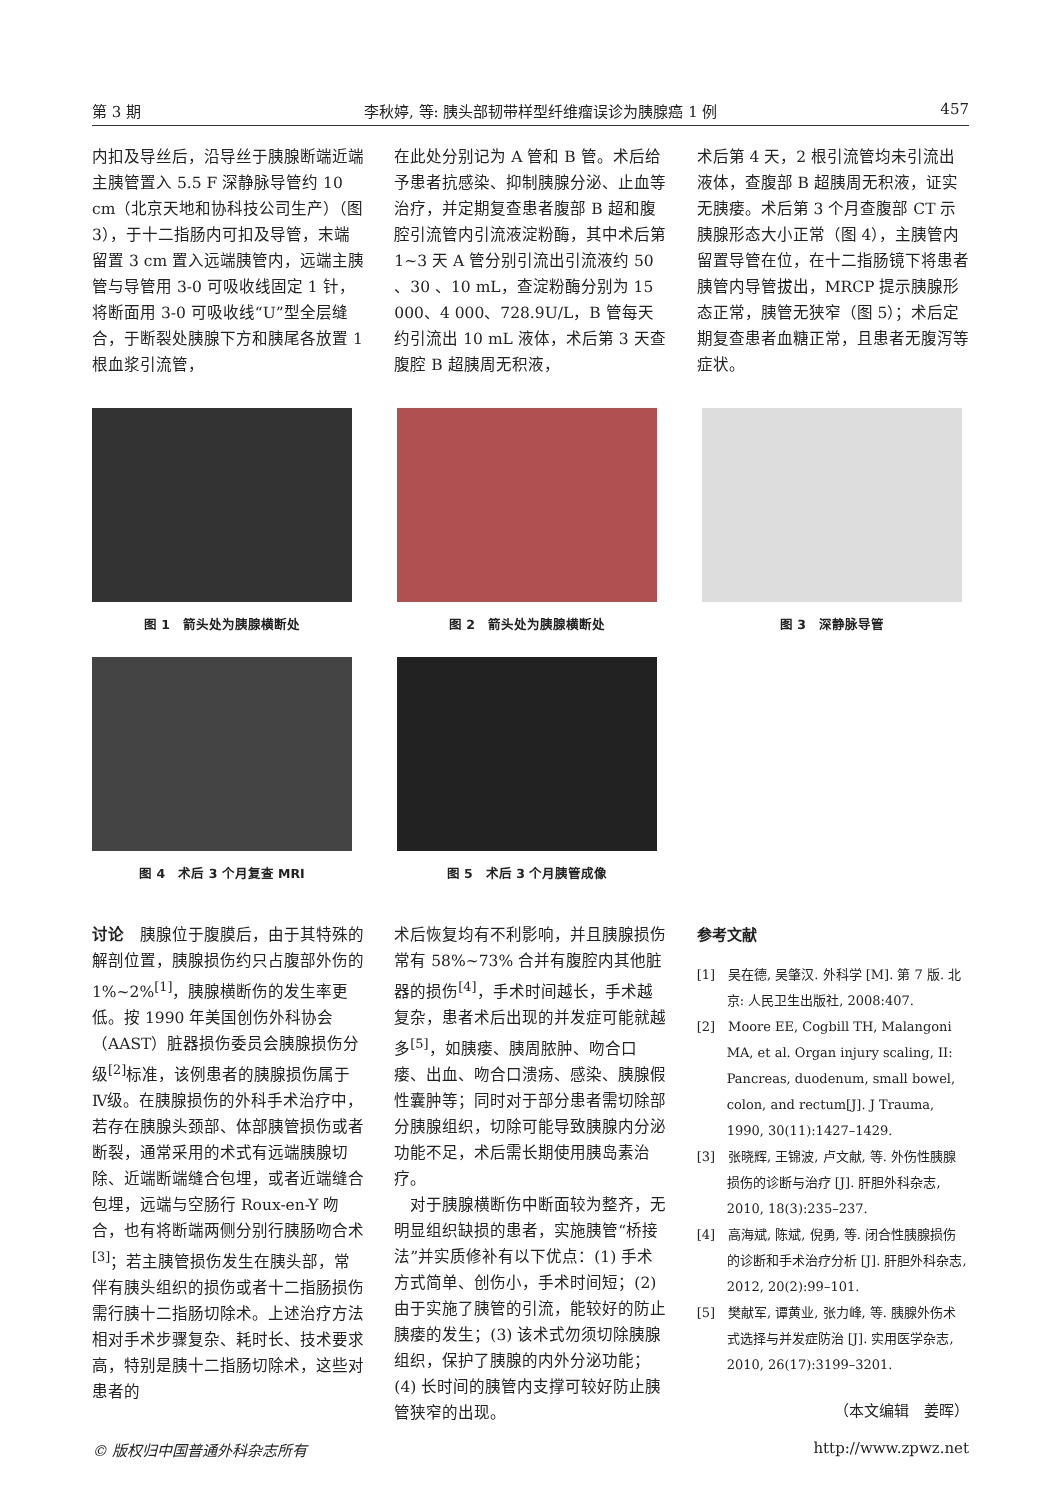第 3 期 李秋婷, 等: 胰头部韧带样型纤维瘤误诊为胰腺癌 1 例 457
内扣及导丝后，沿导丝于胰腺断端近端主胰管置入 5.5 F 深静脉导管约 10 cm（北京天地和协科技公司生产）（图 3），于十二指肠内可扣及导管，末端留置 3 cm 置入远端胰管内，远端主胰管与导管用 3-0 可吸收线固定 1 针，将断面用 3-0 可吸收线“U”型全层缝合，于断裂处胰腺下方和胰尾各放置 1 根血浆引流管，
在此处分别记为 A 管和 B 管。术后给予患者抗感染、抑制胰腺分泌、止血等治疗，并定期复查患者腹部 B 超和腹腔引流管内引流液淀粉酶，其中术后第 1~3 天 A 管分别引流出引流液约 50 、30 、10 mL，查淀粉酶分别为 15 000、4 000、728.9U/L，B 管每天约引流出 10 mL 液体，术后第 3 天查腹腔 B 超胰周无积液，
术后第 4 天，2 根引流管均未引流出液体，查腹部 B 超胰周无积液，证实无胰瘘。术后第 3 个月查腹部 CT 示胰腺形态大小正常（图 4），主胰管内留置导管在位，在十二指肠镜下将患者胰管内导管拔出，MRCP 提示胰腺形态正常，胰管无狭窄（图 5）；术后定期复查患者血糖正常，且患者无腹泻等症状。
图 1　箭头处为胰腺横断处 图 2　箭头处为胰腺横断处 图 3　深静脉导管
图 4　术后 3 个月复查 MRI 图 5　术后 3 个月胰管成像
讨论　胰腺位于腹膜后，由于其特殊的解剖位置，胰腺损伤约只占腹部外伤的 1%~2%<sup>[1]</sup>，胰腺横断伤的发生率更低。按 1990 年美国创伤外科协会（AAST）脏器损伤委员会胰腺损伤分级<sup>[2]</sup>标准，该例患者的胰腺损伤属于Ⅳ级。在胰腺损伤的外科手术治疗中，若存在胰腺头颈部、体部胰管损伤或者断裂，通常采用的术式有远端胰腺切除、近端断端缝合包埋，或者近端缝合包埋，远端与空肠行 Roux-en-Y 吻合，也有将断端两侧分别行胰肠吻合术<sup>[3]</sup>；若主胰管损伤发生在胰头部，常伴有胰头组织的损伤或者十二指肠损伤需行胰十二指肠切除术。上述治疗方法相对手术步骤复杂、耗时长、技术要求高，特别是胰十二指肠切除术，这些对患者的
术后恢复均有不利影响，并且胰腺损伤常有 58%~73% 合并有腹腔内其他脏器的损伤<sup>[4]</sup>，手术时间越长，手术越复杂，患者术后出现的并发症可能就越多<sup>[5]</sup>，如胰瘘、胰周脓肿、吻合口瘘、出血、吻合口溃疡、感染、胰腺假性囊肿等；同时对于部分患者需切除部分胰腺组织，切除可能导致胰腺内分泌功能不足，术后需长期使用胰岛素治疗。
　对于胰腺横断伤中断面较为整齐，无明显组织缺损的患者，实施胰管“桥接法”并实质修补有以下优点：(1) 手术方式简单、创伤小，手术时间短；(2) 由于实施了胰管的引流，能较好的防止胰瘘的发生；(3) 该术式勿须切除胰腺组织，保护了胰腺的内外分泌功能；(4) 长时间的胰管内支撑可较好防止胰管狭窄的出现。
参考文献
[1]　吴在德, 吴肇汉. 外科学 [M]. 第 7 版. 北京: 人民卫生出版社, 2008:407.
[2]　Moore EE, Cogbill TH, Malangoni MA, et al. Organ injury scaling, II: Pancreas, duodenum, small bowel, colon, and rectum[J]. J Trauma, 1990, 30(11):1427–1429.
[3]　张晓辉, 王锦波, 卢文献, 等. 外伤性胰腺损伤的诊断与治疗 [J]. 肝胆外科杂志, 2010, 18(3):235–237.
[4]　高海斌, 陈斌, 倪勇, 等. 闭合性胰腺损伤的诊断和手术治疗分析 [J]. 肝胆外科杂志, 2012, 20(2):99–101.
[5]　樊献军, 谭黄业, 张力峰, 等. 胰腺外伤术式选择与并发症防治 [J]. 实用医学杂志, 2010, 26(17):3199–3201.
（本文编辑　姜晖）
© 版权归中国普通外科杂志所有 http://www.zpwz.net